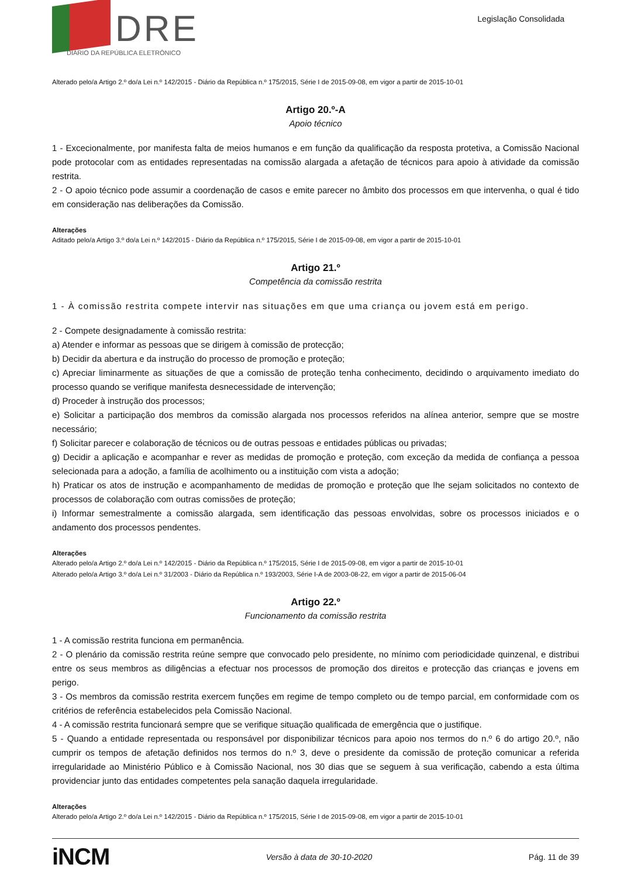DRE
DIÁRIO DA REPÚBLICA ELETRÓNICO
Legislação Consolidada
Alterado pelo/a Artigo 2.º do/a Lei n.º 142/2015 - Diário da República n.º 175/2015, Série I de 2015-09-08, em vigor a partir de 2015-10-01
Artigo 20.º-A
Apoio técnico
1 - Excecionalmente, por manifesta falta de meios humanos e em função da qualificação da resposta protetiva, a Comissão Nacional pode protocolar com as entidades representadas na comissão alargada a afetação de técnicos para apoio à atividade da comissão restrita.
2 - O apoio técnico pode assumir a coordenação de casos e emite parecer no âmbito dos processos em que intervenha, o qual é tido em consideração nas deliberações da Comissão.
Alterações
Aditado pelo/a Artigo 3.º do/a Lei n.º 142/2015 - Diário da República n.º 175/2015, Série I de 2015-09-08, em vigor a partir de 2015-10-01
Artigo 21.º
Competência da comissão restrita
1 - À comissão restrita compete intervir nas situações em que uma criança ou jovem está em perigo.
2 - Compete designadamente à comissão restrita:
a) Atender e informar as pessoas que se dirigem à comissão de protecção;
b) Decidir da abertura e da instrução do processo de promoção e proteção;
c) Apreciar liminarmente as situações de que a comissão de proteção tenha conhecimento, decidindo o arquivamento imediato do processo quando se verifique manifesta desnecessidade de intervenção;
d) Proceder à instrução dos processos;
e) Solicitar a participação dos membros da comissão alargada nos processos referidos na alínea anterior, sempre que se mostre necessário;
f) Solicitar parecer e colaboração de técnicos ou de outras pessoas e entidades públicas ou privadas;
g) Decidir a aplicação e acompanhar e rever as medidas de promoção e proteção, com exceção da medida de confiança a pessoa selecionada para a adoção, a família de acolhimento ou a instituição com vista a adoção;
h) Praticar os atos de instrução e acompanhamento de medidas de promoção e proteção que lhe sejam solicitados no contexto de processos de colaboração com outras comissões de proteção;
i) Informar semestralmente a comissão alargada, sem identificação das pessoas envolvidas, sobre os processos iniciados e o andamento dos processos pendentes.
Alterações
Alterado pelo/a Artigo 2.º do/a Lei n.º 142/2015 - Diário da República n.º 175/2015, Série I de 2015-09-08, em vigor a partir de 2015-10-01
Alterado pelo/a Artigo 3.º do/a Lei n.º 31/2003 - Diário da República n.º 193/2003, Série I-A de 2003-08-22, em vigor a partir de 2015-06-04
Artigo 22.º
Funcionamento da comissão restrita
1 - A comissão restrita funciona em permanência.
2 - O plenário da comissão restrita reúne sempre que convocado pelo presidente, no mínimo com periodicidade quinzenal, e distribui entre os seus membros as diligências a efectuar nos processos de promoção dos direitos e protecção das crianças e jovens em perigo.
3 - Os membros da comissão restrita exercem funções em regime de tempo completo ou de tempo parcial, em conformidade com os critérios de referência estabelecidos pela Comissão Nacional.
4 - A comissão restrita funcionará sempre que se verifique situação qualificada de emergência que o justifique.
5 - Quando a entidade representada ou responsável por disponibilizar técnicos para apoio nos termos do n.º 6 do artigo 20.º, não cumprir os tempos de afetação definidos nos termos do n.º 3, deve o presidente da comissão de proteção comunicar a referida irregularidade ao Ministério Público e à Comissão Nacional, nos 30 dias que se seguem à sua verificação, cabendo a esta última providenciar junto das entidades competentes pela sanação daquela irregularidade.
Alterações
Alterado pelo/a Artigo 2.º do/a Lei n.º 142/2015 - Diário da República n.º 175/2015, Série I de 2015-09-08, em vigor a partir de 2015-10-01
iNCM Versão à data de 30-10-2020 Pág. 11 de 39